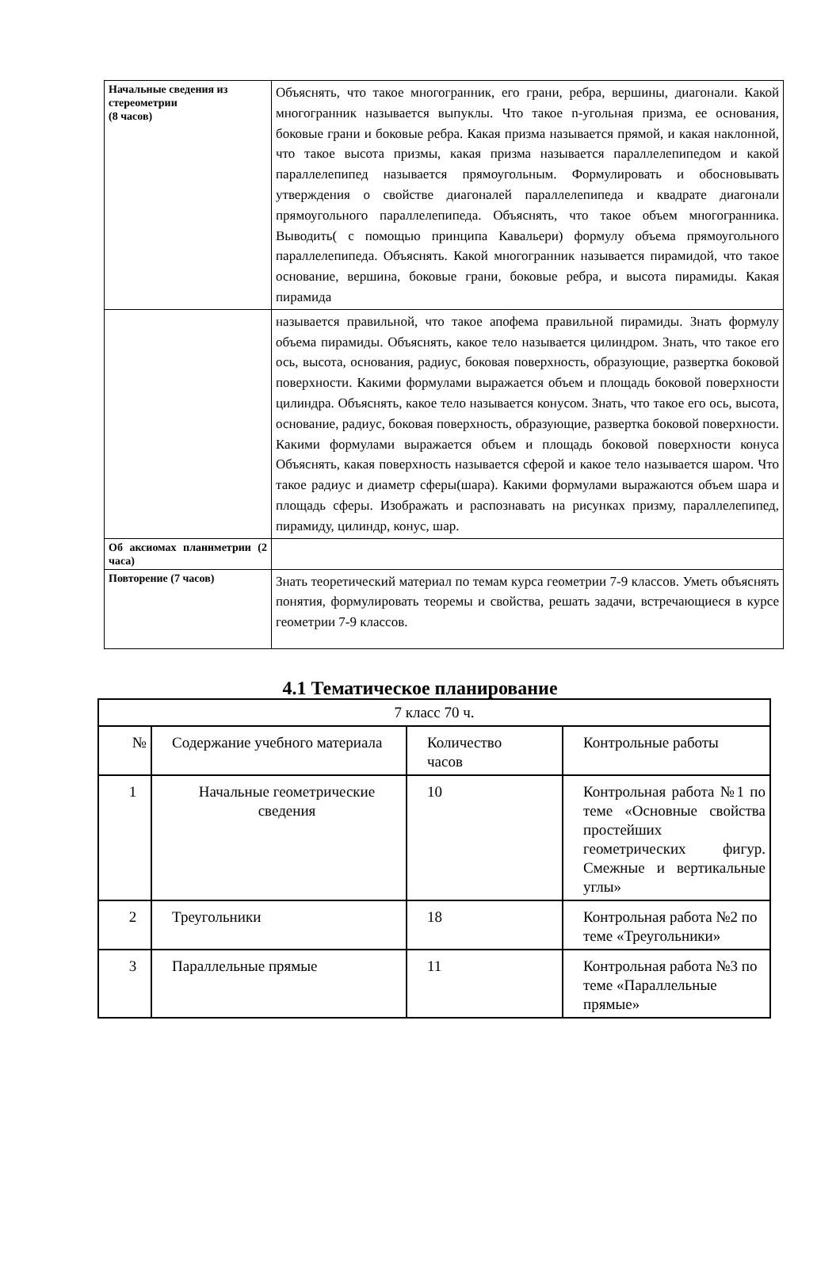| Начальные сведения из стереометрии (8 часов) | Объяснять, что такое многогранник, его грани, ребра, вершины, диагонали. Какой многогранник называется выпуклы. Что такое n-угольная призма, ее основания, боковые грани и боковые ребра. Какая призма называется прямой, и какая наклонной, что такое высота призмы, какая призма называется параллелепипедом и какой параллелепипед называется прямоугольным. Формулировать и обосновывать утверждения о свойстве диагоналей параллелепипеда и квадрате диагонали прямоугольного параллелепипеда. Объяснять, что такое объем многогранника. Выводить( с помощью принципа Кавальери) формулу объема прямоугольного параллелепипеда. Объяснять. Какой многогранник называется пирамидой, что такое основание, вершина, боковые грани, боковые ребра, и высота пирамиды. Какая пирамида |
| | называется правильной, что такое апофема правильной пирамиды. Знать формулу объема пирамиды. Объяснять, какое тело называется цилиндром. Знать, что такое его ось, высота, основания, радиус, боковая поверхность, образующие, развертка боковой поверхности. Какими формулами выражается объем и площадь боковой поверхности цилиндра. Объяснять, какое тело называется конусом. Знать, что такое его ось, высота, основание, радиус, боковая поверхность, образующие, развертка боковой поверхности. Какими формулами выражается объем и площадь боковой поверхности конуса Объяснять, какая поверхность называется сферой и какое тело называется шаром. Что такое радиус и диаметр сферы(шара). Какими формулами выражаются объем шара и площадь сферы. Изображать и распознавать на рисунках призму, параллелепипед, пирамиду, цилиндр, конус, шар. |
| Об аксиомах планиметрии (2 часа) | |
| Повторение (7 часов) | Знать теоретический материал по темам курса геометрии 7-9 классов. Уметь объяснять понятия, формулировать теоремы и свойства, решать задачи, встречающиеся в курсе геометрии 7-9 классов. |
4.1 Тематическое планирование
| 7 класс 70 ч. | | | |
| № | Содержание учебного материала | Количество часов | Контрольные работы |
| 1 | Начальные геометрические сведения | 10 | Контрольная работа №1 по теме «Основные свойства простейших геометрических фигур. Смежные и вертикальные углы» |
| 2 | Треугольники | 18 | Контрольная работа №2 по теме «Треугольники» |
| 3 | Параллельные прямые | 11 | Контрольная работа №3 по теме «Параллельные прямые» |